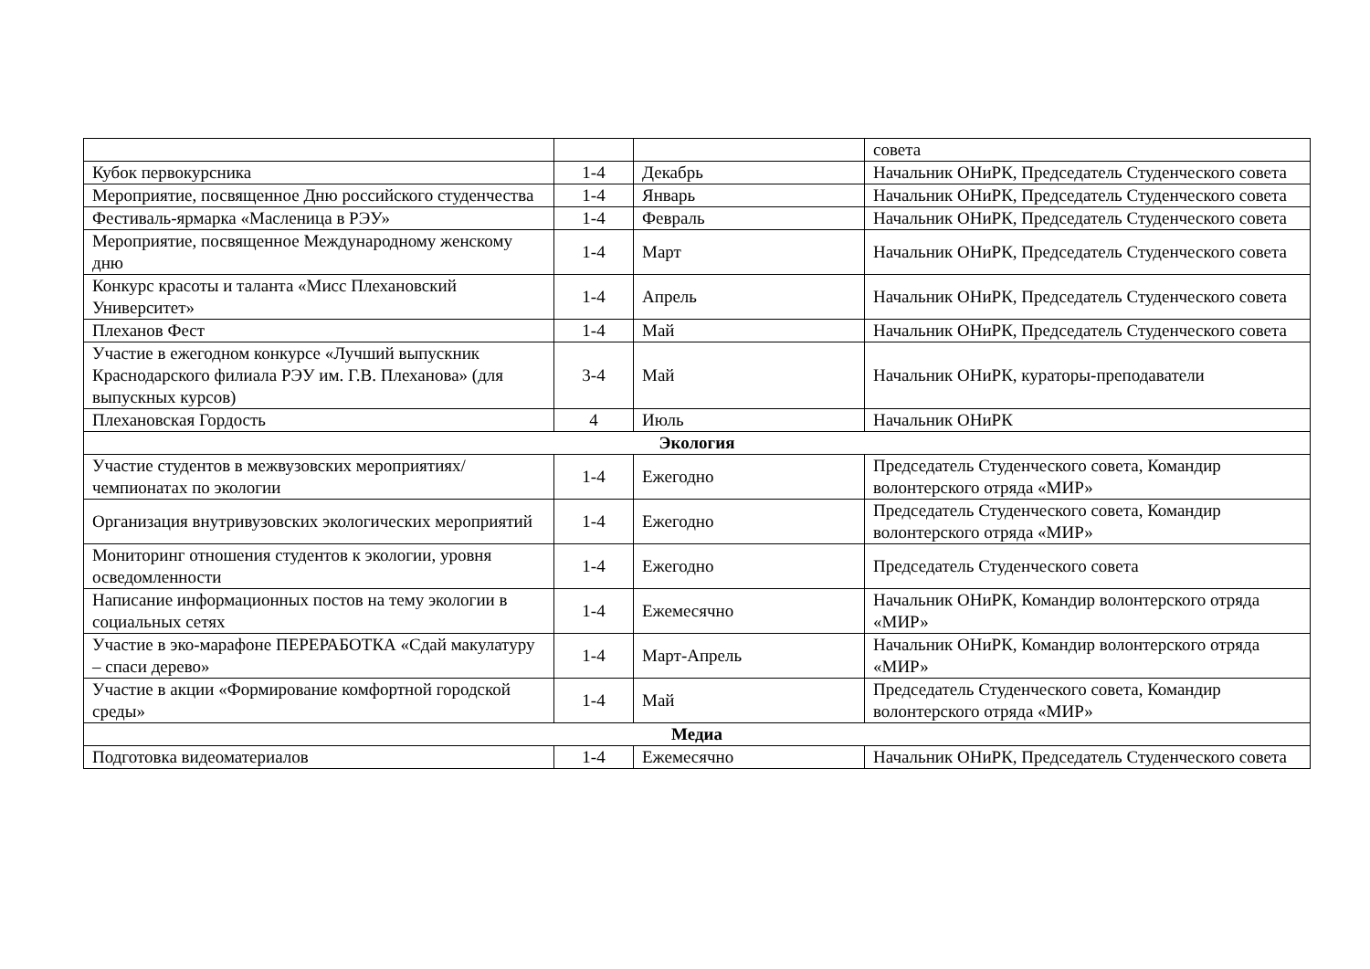| | | | совета |
| Кубок первокурсника | 1-4 | Декабрь | Начальник ОНиРК, Председатель Студенческого совета |
| Мероприятие, посвященное Дню российского студенчества | 1-4 | Январь | Начальник ОНиРК, Председатель Студенческого совета |
| Фестиваль-ярмарка «Масленица в РЭУ» | 1-4 | Февраль | Начальник ОНиРК, Председатель Студенческого совета |
| Мероприятие, посвященное Международному женскому дню | 1-4 | Март | Начальник ОНиРК, Председатель Студенческого совета |
| Конкурс красоты и таланта «Мисс Плехановский Университет» | 1-4 | Апрель | Начальник ОНиРК, Председатель Студенческого совета |
| Плеханов Фест | 1-4 | Май | Начальник ОНиРК, Председатель Студенческого совета |
| Участие в ежегодном конкурсе «Лучший выпускник Краснодарского филиала РЭУ им. Г.В. Плеханова» (для выпускных курсов) | 3-4 | Май | Начальник ОНиРК, кураторы-преподаватели |
| Плехановская Гордость | 4 | Июль | Начальник ОНиРК |
| Экология | | | |
| Участие студентов в межвузовских мероприятиях/чемпионатах по экологии | 1-4 | Ежегодно | Председатель Студенческого совета, Командир волонтерского отряда «МИР» |
| Организация внутривузовских экологических мероприятий | 1-4 | Ежегодно | Председатель Студенческого совета, Командир волонтерского отряда «МИР» |
| Мониторинг отношения студентов к экологии, уровня осведомленности | 1-4 | Ежегодно | Председатель Студенческого совета |
| Написание информационных постов на тему экологии в социальных сетях | 1-4 | Ежемесячно | Начальник ОНиРК, Командир волонтерского отряда «МИР» |
| Участие в эко-марафоне ПЕРЕРАБОТКА «Сдай макулатуру – спаси дерево» | 1-4 | Март-Апрель | Начальник ОНиРК, Командир волонтерского отряда «МИР» |
| Участие в акции «Формирование комфортной городской среды» | 1-4 | Май | Председатель Студенческого совета, Командир волонтерского отряда «МИР» |
| Медиа | | | |
| Подготовка видеоматериалов | 1-4 | Ежемесячно | Начальник ОНиРК, Председатель Студенческого совета |